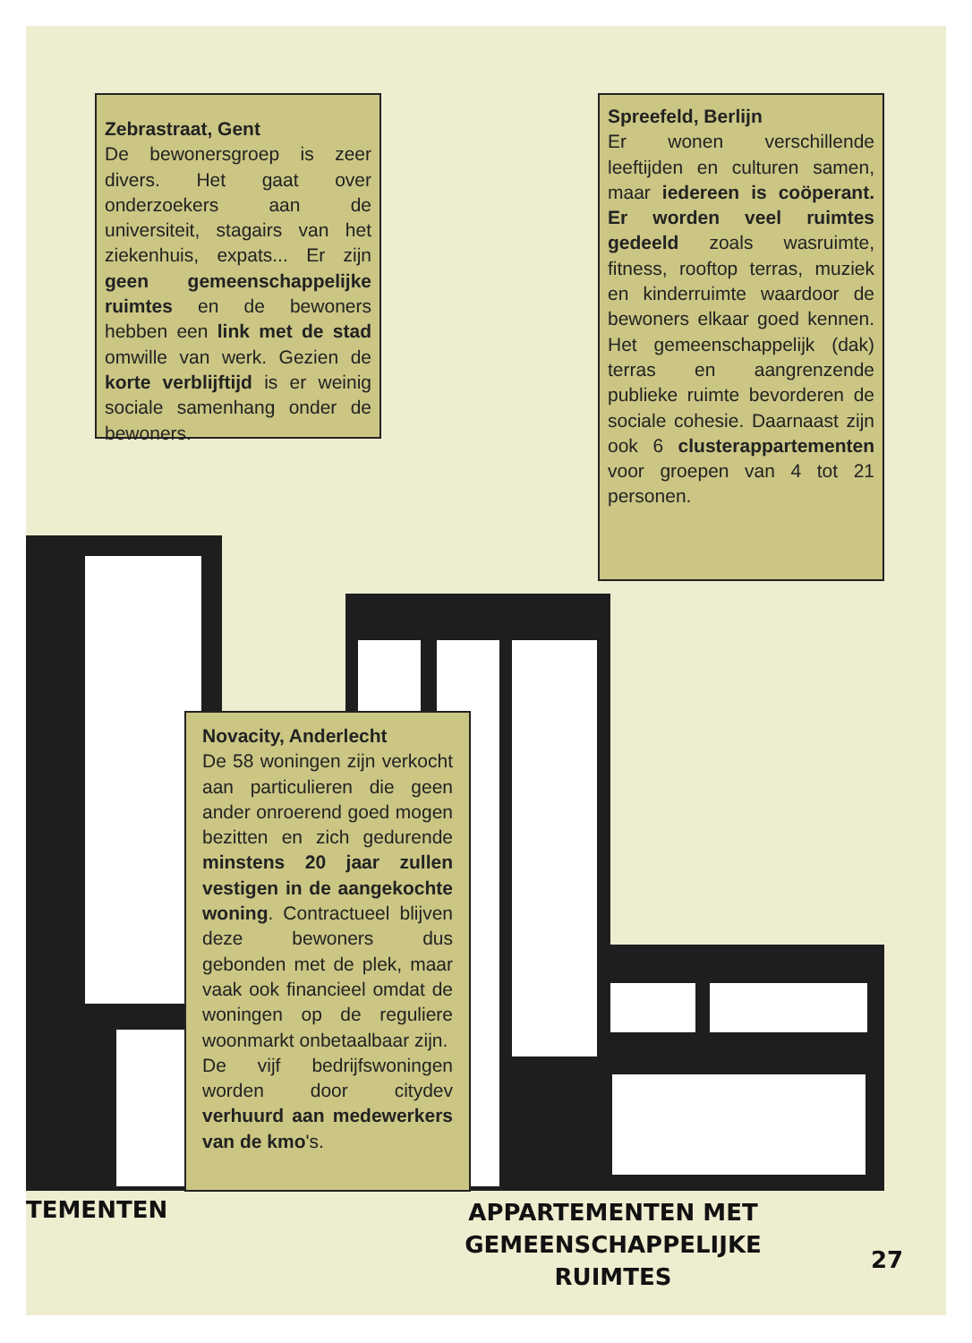Zebrastraat, Gent
De bewonersgroep is zeer divers. Het gaat over onderzoekers aan de universiteit, stagairs van het ziekenhuis, expats... Er zijn geen gemeenschappelijke ruimtes en de bewoners hebben een link met de stad omwille van werk. Gezien de korte verblijftijd is er weinig sociale samenhang onder de bewoners.
Spreefeld, Berlijn
Er wonen verschillende leeftijden en culturen samen, maar iedereen is coöperant. Er worden veel ruimtes gedeeld zoals wasruimte, fitness, rooftop terras, muziek en kinderruimte waardoor de bewoners elkaar goed kennen. Het gemeenschappelijk (dak) terras en aangrenzende publieke ruimte bevorderen de sociale cohesie. Daarnaast zijn ook 6 clusterappartementen voor groepen van 4 tot 21 personen.
Novacity, Anderlecht
De 58 woningen zijn verkocht aan particulieren die geen ander onroerend goed mogen bezitten en zich gedurende minstens 20 jaar zullen vestigen in de aangekochte woning. Contractueel blijven deze bewoners dus gebonden met de plek, maar vaak ook financieel omdat de woningen op de reguliere woonmarkt onbetaalbaar zijn.
De vijf bedrijfswoningen worden door citydev verhuurd aan medewerkers van de kmo's.
TEMENTEN
APPARTEMENTEN MET GEMEENSCHAPPELIJKE RUIMTES
27